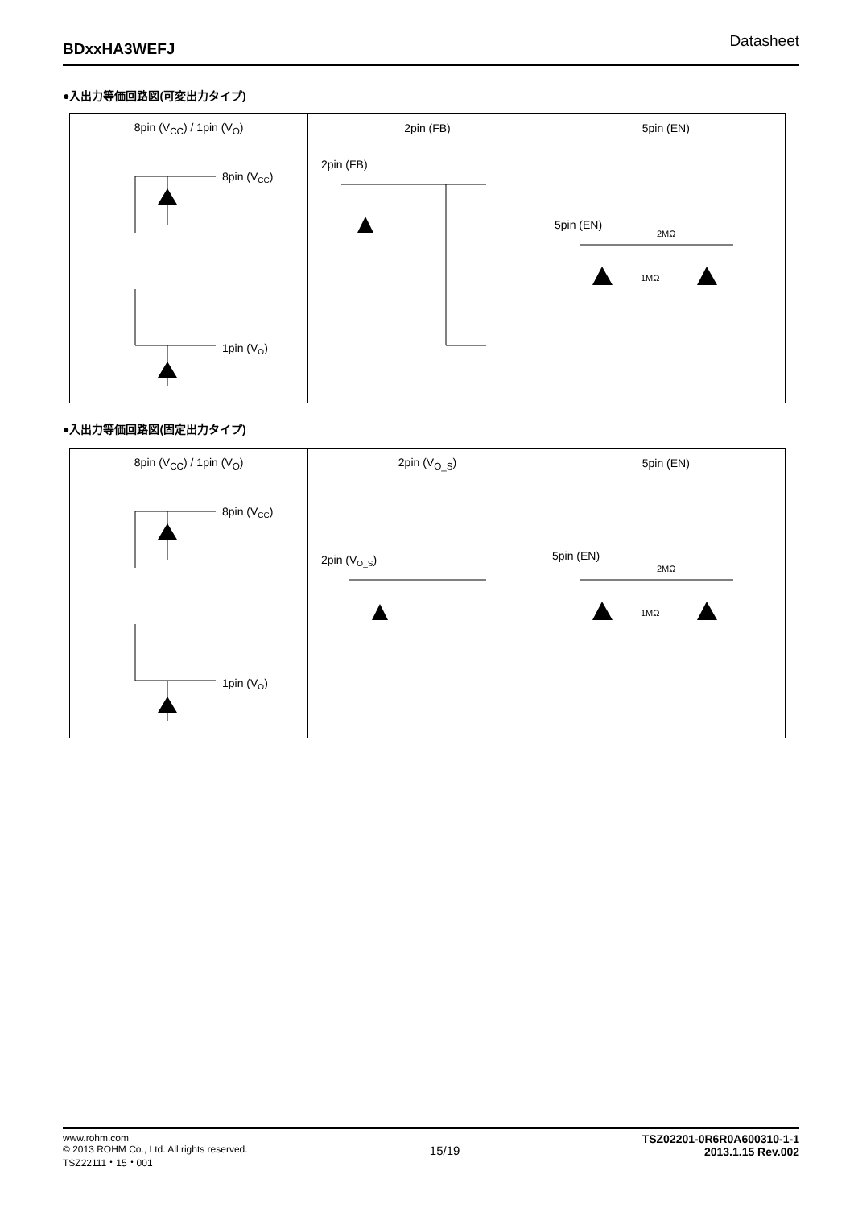BDxxHA3WEFJ Datasheet
●入出力等価回路図(可変出力タイプ)
| 8pin (V<sub>CC</sub>) / 1pin (V<sub>O</sub>) | 2pin (FB) | 5pin (EN) |
| --- | --- | --- |
| 8pin (V CC ) 1pin (V O ) | 2pin (FB) | 5pin (EN) 2MΩ 1MΩ |
●入出力等価回路図(固定出力タイプ)
| 8pin (V<sub>CC</sub>) / 1pin (V<sub>O</sub>) | 2pin (V<sub>O_S</sub>) | 5pin (EN) |
| --- | --- | --- |
| 8pin (V CC ) 1pin (V O ) | 2pin (V O_S ) | 5pin (EN) 2MΩ 1MΩ |
www.rohm.com
© 2013 ROHM Co., Ltd. All rights reserved.
TSZ22111・15・001
15/19
TSZ02201-0R6R0A600310-1-1
2013.1.15 Rev.002